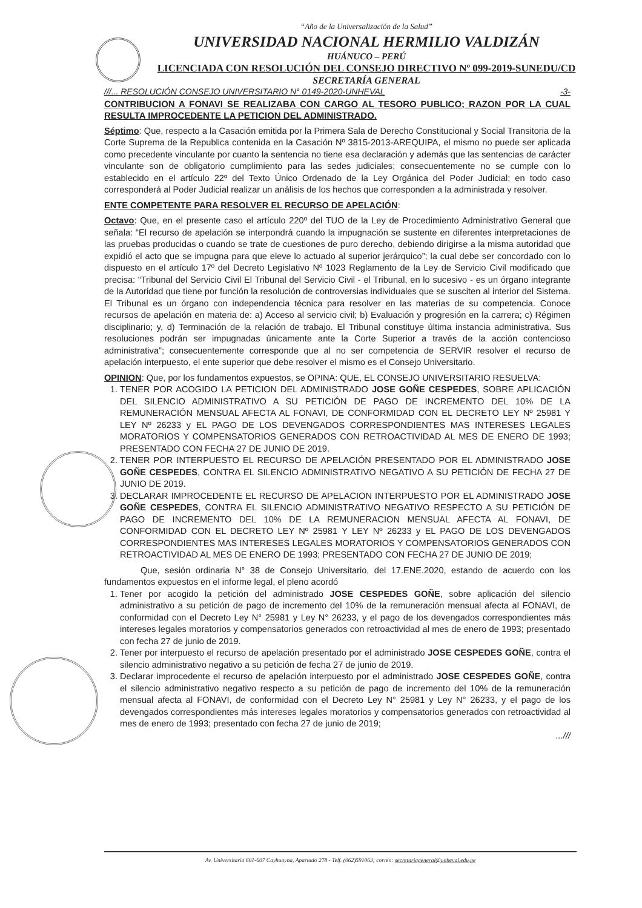“Año de la Universalización de la Salud”
UNIVERSIDAD NACIONAL HERMILIO VALDIZÁN
HUÁNUCO – PERÚ
LICENCIADA CON RESOLUCIÓN DEL CONSEJO DIRECTIVO Nº 099-2019-SUNEDU/CD
SECRETARÍA GENERAL
///... RESOLUCIÓN CONSEJO UNIVERSITARIO N° 0149-2020-UNHEVAL -3-
CONTRIBUCION A FONAVI SE REALIZABA CON CARGO AL TESORO PUBLICO; RAZON POR LA CUAL RESULTA IMPROCEDENTE LA PETICION DEL ADMINISTRADO.
Séptimo: Que, respecto a la Casación emitida por la Primera Sala de Derecho Constitucional y Social Transitoria de la Corte Suprema de la Republica contenida en la Casación Nº 3815-2013-AREQUIPA, el mismo no puede ser aplicada como precedente vinculante por cuanto la sentencia no tiene esa declaración y además que las sentencias de carácter vinculante son de obligatorio cumplimiento para las sedes judiciales; consecuentemente no se cumple con lo establecido en el artículo 22º del Texto Único Ordenado de la Ley Orgánica del Poder Judicial; en todo caso corresponderá al Poder Judicial realizar un análisis de los hechos que corresponden a la administrada y resolver.
ENTE COMPETENTE PARA RESOLVER EL RECURSO DE APELACIÓN:
Octavo: Que, en el presente caso el artículo 220º del TUO de la Ley de Procedimiento Administrativo General que señala: “El recurso de apelación se interpondrá cuando la impugnación se sustente en diferentes interpretaciones de las pruebas producidas o cuando se trate de cuestiones de puro derecho, debiendo dirigirse a la misma autoridad que expidió el acto que se impugna para que eleve lo actuado al superior jerárquico”; la cual debe ser concordado con lo dispuesto en el artículo 17º del Decreto Legislativo Nº 1023 Reglamento de la Ley de Servicio Civil modificado que precisa: “Tribunal del Servicio Civil El Tribunal del Servicio Civil - el Tribunal, en lo sucesivo - es un órgano integrante de la Autoridad que tiene por función la resolución de controversias individuales que se susciten al interior del Sistema. El Tribunal es un órgano con independencia técnica para resolver en las materias de su competencia. Conoce recursos de apelación en materia de: a) Acceso al servicio civil; b) Evaluación y progresión en la carrera; c) Régimen disciplinario; y, d) Terminación de la relación de trabajo. El Tribunal constituye última instancia administrativa. Sus resoluciones podrán ser impugnadas únicamente ante la Corte Superior a través de la acción contencioso administrativa”; consecuentemente corresponde que al no ser competencia de SERVIR resolver el recurso de apelación interpuesto, el ente superior que debe resolver el mismo es el Consejo Universitario.
OPINION: Que, por los fundamentos expuestos, se OPINA: QUE, EL CONSEJO UNIVERSITARIO RESUELVA:
1. TENER POR ACOGIDO LA PETICION DEL ADMINISTRADO JOSE GOÑE CESPEDES, SOBRE APLICACIÓN DEL SILENCIO ADMINISTRATIVO A SU PETICIÓN DE PAGO DE INCREMENTO DEL 10% DE LA REMUNERACIÓN MENSUAL AFECTA AL FONAVI, DE CONFORMIDAD CON EL DECRETO LEY Nº 25981 Y LEY Nº 26233 y EL PAGO DE LOS DEVENGADOS CORRESPONDIENTES MAS INTERESES LEGALES MORATORIOS Y COMPENSATORIOS GENERADOS CON RETROACTIVIDAD AL MES DE ENERO DE 1993; PRESENTADO CON FECHA 27 DE JUNIO DE 2019.
2. TENER POR INTERPUESTO EL RECURSO DE APELACIÓN PRESENTADO POR EL ADMINISTRADO JOSE GOÑE CESPEDES, CONTRA EL SILENCIO ADMINISTRATIVO NEGATIVO A SU PETICIÓN DE FECHA 27 DE JUNIO DE 2019.
3. DECLARAR IMPROCEDENTE EL RECURSO DE APELACION INTERPUESTO POR EL ADMINISTRADO JOSE GOÑE CESPEDES, CONTRA EL SILENCIO ADMINISTRATIVO NEGATIVO RESPECTO A SU PETICIÓN DE PAGO DE INCREMENTO DEL 10% DE LA REMUNERACION MENSUAL AFECTA AL FONAVI, DE CONFORMIDAD CON EL DECRETO LEY Nº 25981 Y LEY Nº 26233 y EL PAGO DE LOS DEVENGADOS CORRESPONDIENTES MAS INTERESES LEGALES MORATORIOS Y COMPENSATORIOS GENERADOS CON RETROACTIVIDAD AL MES DE ENERO DE 1993; PRESENTADO CON FECHA 27 DE JUNIO DE 2019;
Que, sesión ordinaria N° 38 de Consejo Universitario, del 17.ENE.2020, estando de acuerdo con los fundamentos expuestos en el informe legal, el pleno acordó
1. Tener por acogido la petición del administrado JOSE CESPEDES GOÑE, sobre aplicación del silencio administrativo a su petición de pago de incremento del 10% de la remuneración mensual afecta al FONAVI, de conformidad con el Decreto Ley N° 25981 y Ley N° 26233, y el pago de los devengados correspondientes más intereses legales moratorios y compensatorios generados con retroactividad al mes de enero de 1993; presentado con fecha 27 de junio de 2019.
2. Tener por interpuesto el recurso de apelación presentado por el administrado JOSE CESPEDES GOÑE, contra el silencio administrativo negativo a su petición de fecha 27 de junio de 2019.
3. Declarar improcedente el recurso de apelación interpuesto por el administrado JOSE CESPEDES GOÑE, contra el silencio administrativo negativo respecto a su petición de pago de incremento del 10% de la remuneración mensual afecta al FONAVI, de conformidad con el Decreto Ley N° 25981 y Ley N° 26233, y el pago de los devengados correspondientes más intereses legales moratorios y compensatorios generados con retroactividad al mes de enero de 1993; presentado con fecha 27 de junio de 2019;
...///
Av. Universitaria 601-607 Cayhuayna, Apartado 278 - Telf. (062)591063; correo: secretariageneral@unheval.edu.pe